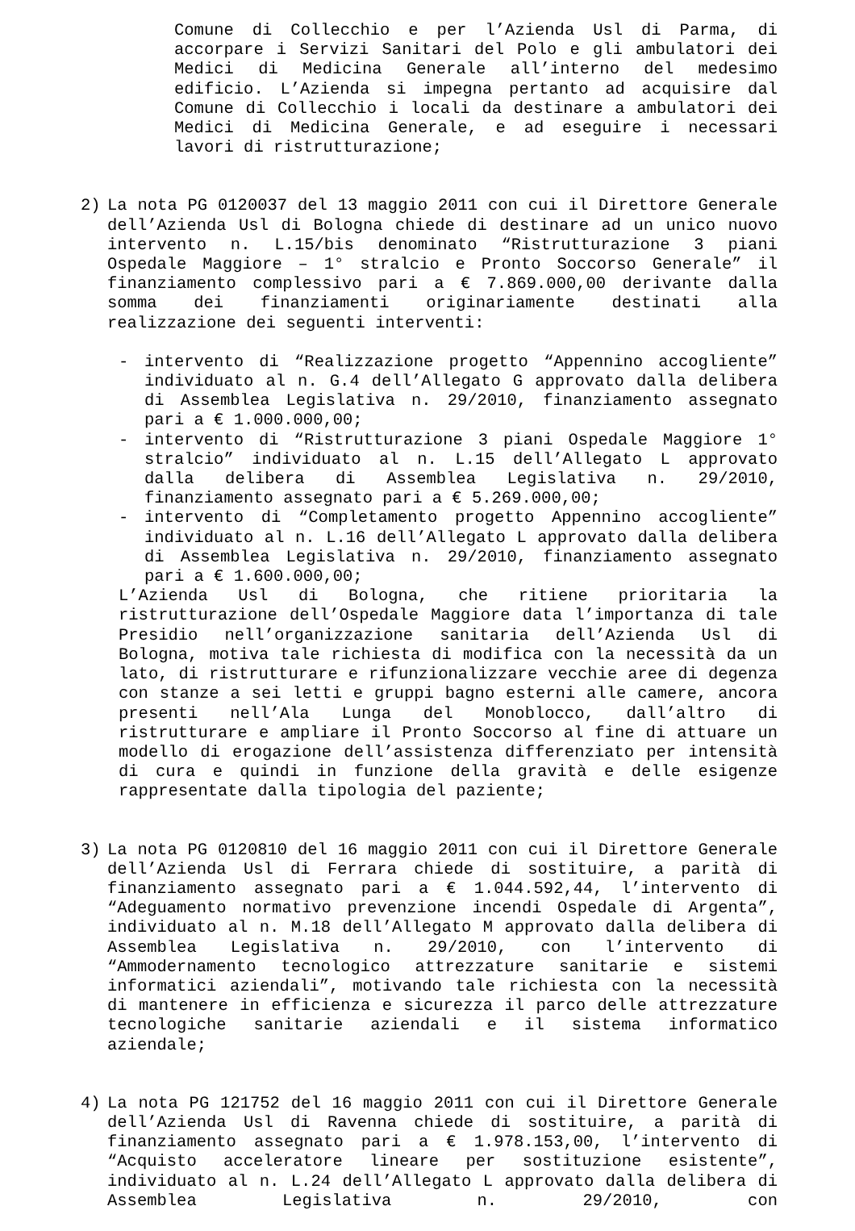Comune di Collecchio e per l’Azienda Usl di Parma, di accorpare i Servizi Sanitari del Polo e gli ambulatori dei Medici di Medicina Generale all’interno del medesimo edificio. L’Azienda si impegna pertanto ad acquisire dal Comune di Collecchio i locali da destinare a ambulatori dei Medici di Medicina Generale, e ad eseguire i necessari lavori di ristrutturazione;
2) La nota PG 0120037 del 13 maggio 2011 con cui il Direttore Generale dell’Azienda Usl di Bologna chiede di destinare ad un unico nuovo intervento n. L.15/bis denominato “Ristrutturazione 3 piani Ospedale Maggiore – 1° stralcio e Pronto Soccorso Generale” il finanziamento complessivo pari a € 7.869.000,00 derivante dalla somma dei finanziamenti originariamente destinati alla realizzazione dei seguenti interventi:
- intervento di “Realizzazione progetto “Appennino accogliente” individuato al n. G.4 dell’Allegato G approvato dalla delibera di Assemblea Legislativa n. 29/2010, finanziamento assegnato pari a € 1.000.000,00;
- intervento di “Ristrutturazione 3 piani Ospedale Maggiore 1° stralcio” individuato al n. L.15 dell’Allegato L approvato dalla delibera di Assemblea Legislativa n. 29/2010, finanziamento assegnato pari a € 5.269.000,00;
- intervento di “Completamento progetto Appennino accogliente” individuato al n. L.16 dell’Allegato L approvato dalla delibera di Assemblea Legislativa n. 29/2010, finanziamento assegnato pari a € 1.600.000,00;
L’Azienda Usl di Bologna, che ritiene prioritaria la ristrutturazione dell’Ospedale Maggiore data l’importanza di tale Presidio nell’organizzazione sanitaria dell’Azienda Usl di Bologna, motiva tale richiesta di modifica con la necessità da un lato, di ristrutturare e rifunzionalizzare vecchie aree di degenza con stanze a sei letti e gruppi bagno esterni alle camere, ancora presenti nell’Ala Lunga del Monoblocco, dall’altro di ristrutturare e ampliare il Pronto Soccorso al fine di attuare un modello di erogazione dell’assistenza differenziato per intensità di cura e quindi in funzione della gravità e delle esigenze rappresentate dalla tipologia del paziente;
3) La nota PG 0120810 del 16 maggio 2011 con cui il Direttore Generale dell’Azienda Usl di Ferrara chiede di sostituire, a parità di finanziamento assegnato pari a € 1.044.592,44, l’intervento di “Adeguamento normativo prevenzione incendi Ospedale di Argenta”, individuato al n. M.18 dell’Allegato M approvato dalla delibera di Assemblea Legislativa n. 29/2010, con l’intervento di “Ammodernamento tecnologico attrezzature sanitarie e sistemi informatici aziendali”, motivando tale richiesta con la necessità di mantenere in efficienza e sicurezza il parco delle attrezzature tecnologiche sanitarie aziendali e il sistema informatico aziendale;
4) La nota PG 121752 del 16 maggio 2011 con cui il Direttore Generale dell’Azienda Usl di Ravenna chiede di sostituire, a parità di finanziamento assegnato pari a € 1.978.153,00, l’intervento di “Acquisto acceleratore lineare per sostituzione esistente”, individuato al n. L.24 dell’Allegato L approvato dalla delibera di Assemblea Legislativa n. 29/2010, con